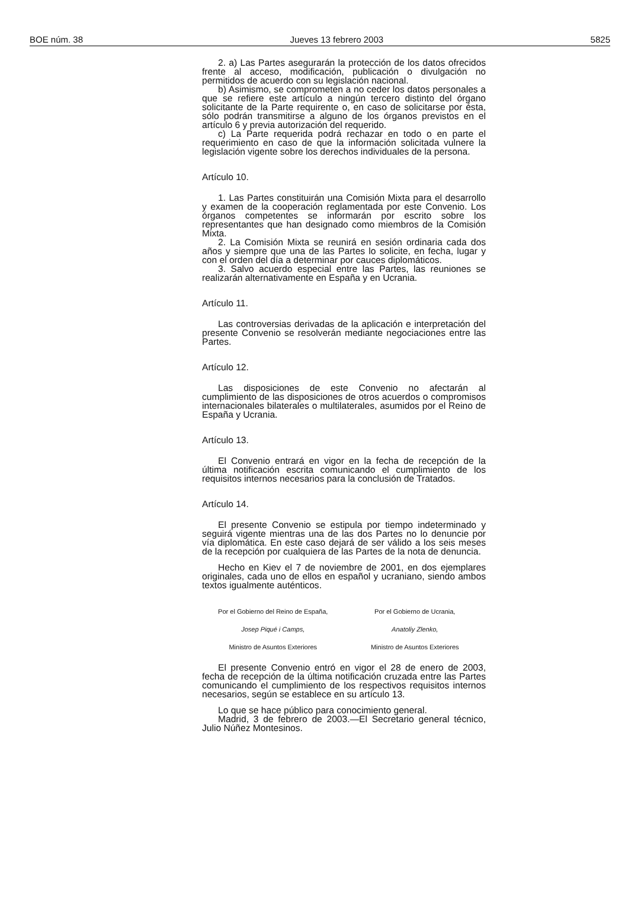BOE núm. 38 Jueves 13 febrero 2003 5825
2. a) Las Partes asegurarán la protección de los datos ofrecidos frente al acceso, modificación, publicación o divulgación no permitidos de acuerdo con su legislación nacional.
b) Asimismo, se comprometen a no ceder los datos personales a que se refiere este artículo a ningún tercero distinto del órgano solicitante de la Parte requirente o, en caso de solicitarse por ésta, sólo podrán transmitirse a alguno de los órganos previstos en el artículo 6 y previa autorización del requerido.
c) La Parte requerida podrá rechazar en todo o en parte el requerimiento en caso de que la información solicitada vulnere la legislación vigente sobre los derechos individuales de la persona.
Artículo 10.
1. Las Partes constituirán una Comisión Mixta para el desarrollo y examen de la cooperación reglamentada por este Convenio. Los órganos competentes se informarán por escrito sobre los representantes que han designado como miembros de la Comisión Mixta.
2. La Comisión Mixta se reunirá en sesión ordinaria cada dos años y siempre que una de las Partes lo solicite, en fecha, lugar y con el orden del día a determinar por cauces diplomáticos.
3. Salvo acuerdo especial entre las Partes, las reuniones se realizarán alternativamente en España y en Ucrania.
Artículo 11.
Las controversias derivadas de la aplicación e interpretación del presente Convenio se resolverán mediante negociaciones entre las Partes.
Artículo 12.
Las disposiciones de este Convenio no afectarán al cumplimiento de las disposiciones de otros acuerdos o compromisos internacionales bilaterales o multilaterales, asumidos por el Reino de España y Ucrania.
Artículo 13.
El Convenio entrará en vigor en la fecha de recepción de la última notificación escrita comunicando el cumplimiento de los requisitos internos necesarios para la conclusión de Tratados.
Artículo 14.
El presente Convenio se estipula por tiempo indeterminado y seguirá vigente mientras una de las dos Partes no lo denuncie por vía diplomática. En este caso dejará de ser válido a los seis meses de la recepción por cualquiera de las Partes de la nota de denuncia.
Hecho en Kiev el 7 de noviembre de 2001, en dos ejemplares originales, cada uno de ellos en español y ucraniano, siendo ambos textos igualmente auténticos.
Por el Gobierno del Reino de España,
Josep Piqué i Camps,
Ministro de Asuntos Exteriores
Por el Gobierno de Ucrania,
Anatoliy Zlenko,
Ministro de Asuntos Exteriores
El presente Convenio entró en vigor el 28 de enero de 2003, fecha de recepción de la última notificación cruzada entre las Partes comunicando el cumplimiento de los respectivos requisitos internos necesarios, según se establece en su artículo 13.
Lo que se hace público para conocimiento general.
Madrid, 3 de febrero de 2003.—El Secretario general técnico, Julio Núñez Montesinos.